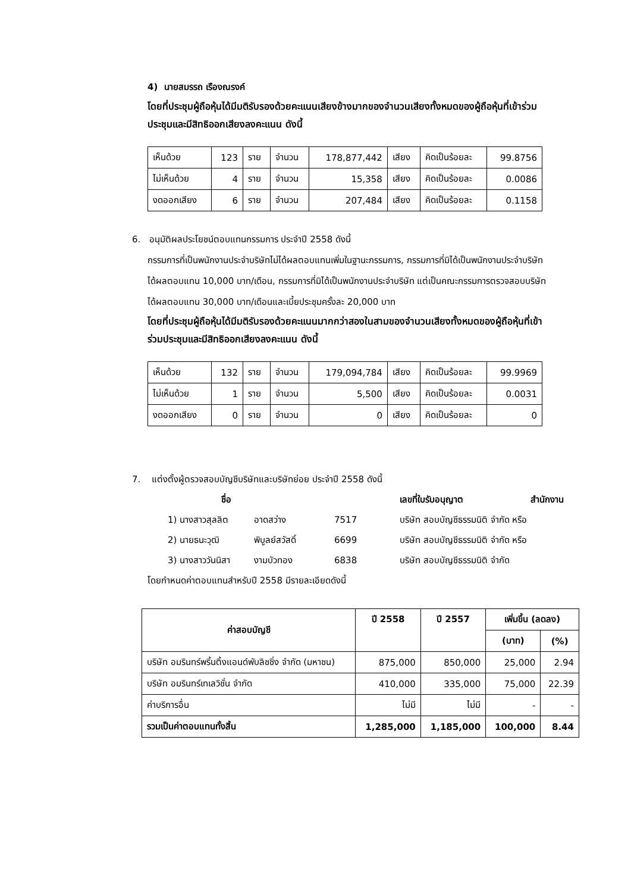4) นายสมรรถ เรืองณรงค์
โดยที่ประชุมผู้ถือหุ้นได้มีมติรับรองด้วยคะแนนเสียงข้างมากของจำนวนเสียงทั้งหมดของผู้ถือหุ้นที่เข้าร่วมประชุมและมีสิทธิออกเสียงลงคะแนน ดังนี้
| เห็นด้วย | 123 | ราย | จำนวน | 178,877,442 | เสียง | คิดเป็นร้อยละ | 99.8756 |
| ไม่เห็นด้วย | 4 | ราย | จำนวน | 15,358 | เสียง | คิดเป็นร้อยละ | 0.0086 |
| งดออกเสียง | 6 | ราย | จำนวน | 207,484 | เสียง | คิดเป็นร้อยละ | 0.1158 |
6. อนุมัติผลประโยชน์ตอบแทนกรรมการ ประจำปี 2558 ดังนี้
กรรมการที่เป็นพนักงานประจำบริษัทไม่ได้ผลตอบแทนเพิ่มในฐานะกรรมการ, กรรมการที่มิได้เป็นพนักงานประจำบริษัท ได้ผลตอบแทน 10,000 บาท/เดือน, กรรมการที่มิได้เป็นพนักงานประจำบริษัท แต่เป็นคณะกรรมการตรวจสอบบริษัท ได้ผลตอบแทน 30,000 บาท/เดือนและเบี้ยประชุมครั้งละ 20,000 บาท
โดยที่ประชุมผู้ถือหุ้นได้มีมติรับรองด้วยคะแนนมากกว่าสองในสามของจำนวนเสียงทั้งหมดของผู้ถือหุ้นที่เข้าร่วมประชุมและมีสิทธิออกเสียงลงคะแนน ดังนี้
| เห็นด้วย | 132 | ราย | จำนวน | 179,094,784 | เสียง | คิดเป็นร้อยละ | 99.9969 |
| ไม่เห็นด้วย | 1 | ราย | จำนวน | 5,500 | เสียง | คิดเป็นร้อยละ | 0.0031 |
| งดออกเสียง | 0 | ราย | จำนวน | 0 | เสียง | คิดเป็นร้อยละ | 0 |
7. แต่งตั้งผู้ตรวจสอบบัญชีบริษัทและบริษัทย่อย ประจำปี 2558 ดังนี้
| ชื่อ | เลขที่ใบรับอนุญาต | สำนักงาน |
| 1) นางสาวสุลลิต | อาดสว่าง | 7517 | บริษัท สอบบัญชีธรรมนิติ จำกัด หรือ |
| 2) นายธนะวุฒิ | พิบูลย์สวัสดิ์ | 6699 | บริษัท สอบบัญชีธรรมนิติ จำกัด หรือ |
| 3) นางสาววันนิสา | งามบัวทอง | 6838 | บริษัท สอบบัญชีธรรมนิติ จำกัด |
โดยกำหนดค่าตอบแทนสำหรับปี 2558 มีรายละเอียดดังนี้
| ค่าสอบบัญชี | ปี 2558 | ปี 2557 | เพิ่มขึ้น (ลดลง) | |
| --- | --- | --- | --- | --- |
| | | | (บาท) | (%) |
| บริษัท อมรินทร์พริ้นติ้งแอนด์พับลิชชิ่ง จำกัด (มหาชน) | 875,000 | 850,000 | 25,000 | 2.94 |
| บริษัท อมรินทร์เทเลวิชั่น จำกัด | 410,000 | 335,000 | 75,000 | 22.39 |
| ค่าบริการอื่น | ไม่มี | ไม่มี | - | - |
| รวมเป็นค่าตอบแทนทั้งสิ้น | 1,285,000 | 1,185,000 | 100,000 | 8.44 |